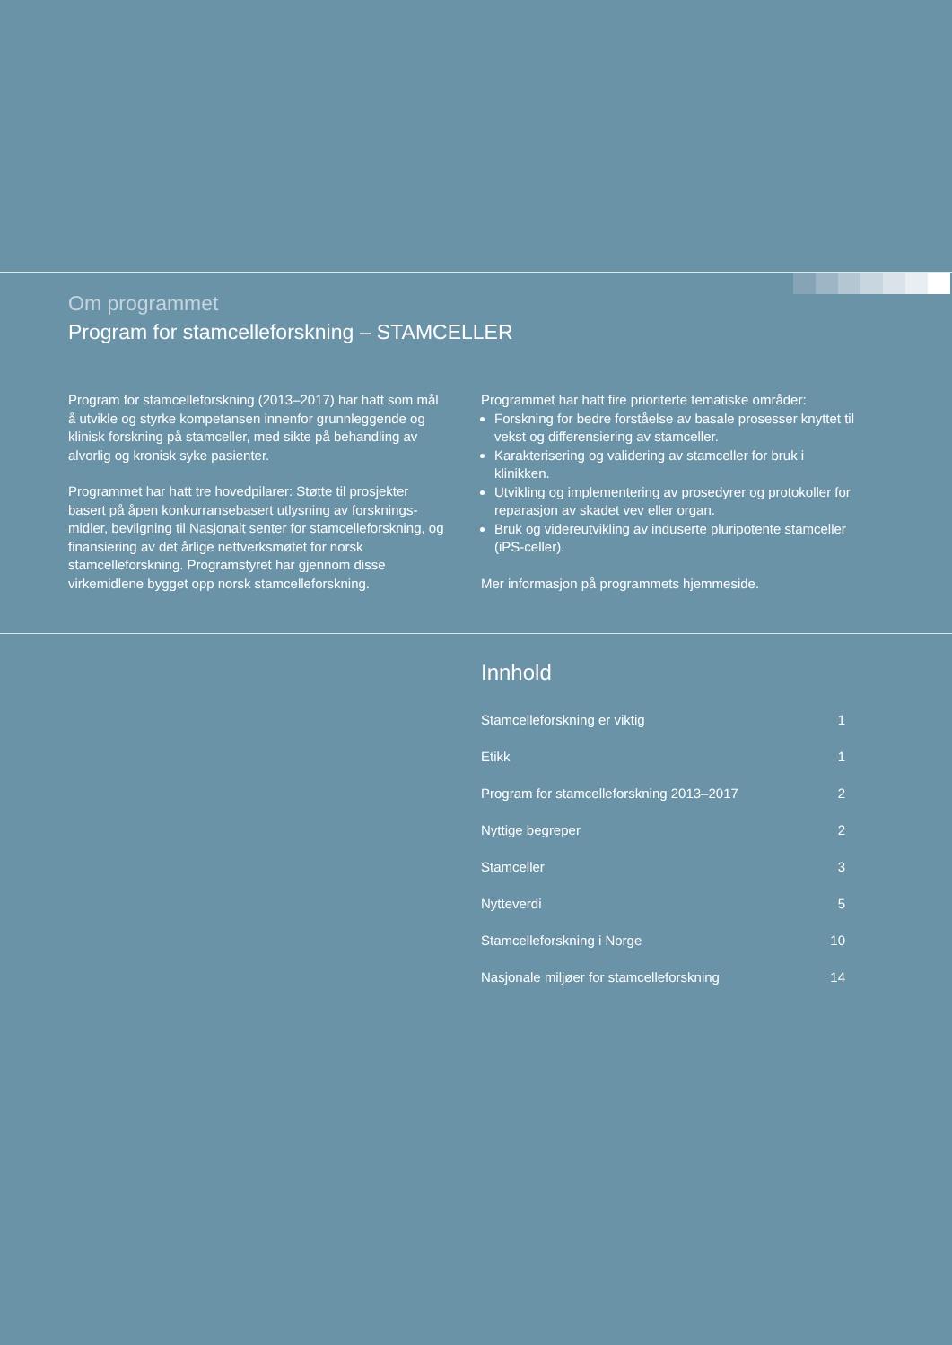Om programmet
Program for stamcelleforskning – STAMCELLER
Program for stamcelleforskning (2013–2017) har hatt som mål å utvikle og styrke kompetansen innenfor grunnleggende og klinisk forskning på stamceller, med sikte på behandling av alvorlig og kronisk syke pasienter.
Programmet har hatt tre hovedpilarer: Støtte til prosjekter basert på åpen konkurransebasert utlysning av forsknings-midler, bevilgning til Nasjonalt senter for stamcelleforskning, og finansiering av det årlige nettverksmøtet for norsk stamcelleforskning. Programstyret har gjennom disse virkemidlene bygget opp norsk stamcelleforskning.
Programmet har hatt fire prioriterte tematiske områder:
Forskning for bedre forståelse av basale prosesser knyttet til vekst og differensiering av stamceller.
Karakterisering og validering av stamceller for bruk i klinikken.
Utvikling og implementering av prosedyrer og protokoller for reparasjon av skadet vev eller organ.
Bruk og videreutvikling av induserte pluripotente stamceller (iPS-celler).
Mer informasjon på programmets hjemmeside.
Innhold
Stamcelleforskning er viktig 1
Etikk 1
Program for stamcelleforskning 2013–2017 2
Nyttige begreper 2
Stamceller 3
Nytteverdi 5
Stamcelleforskning i Norge 10
Nasjonale miljøer for stamcelleforskning 14